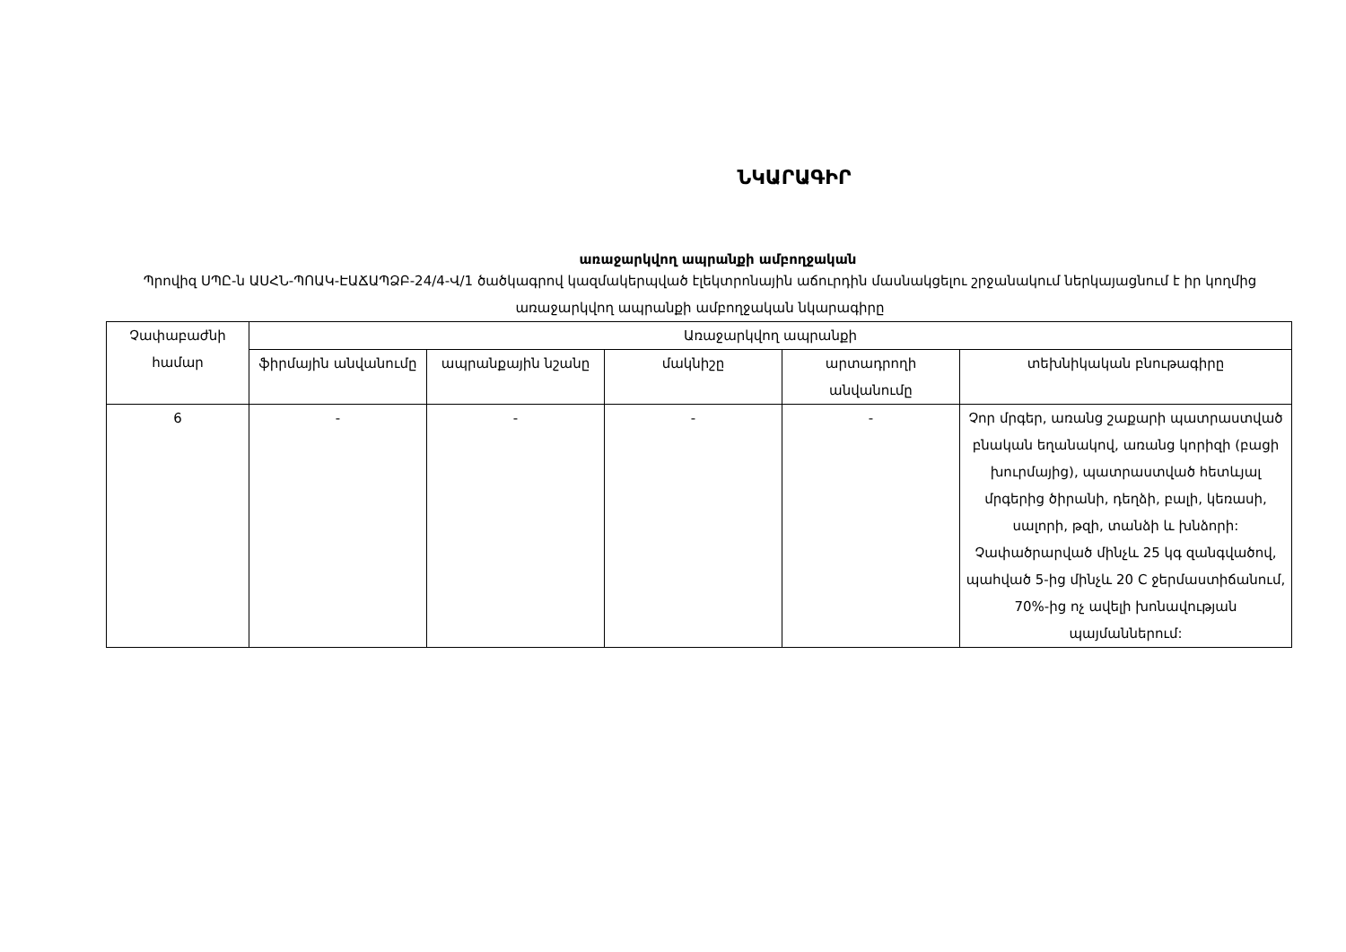ՆԿԱՐԱԳԻՐ
առաջարկվող ապրանքի ամբողջական
Պրովիզ ՍՊԸ-ն ԱՍՀՆ-ՊՈԱԿ-ԷԱՃԱՊՁԲ-24/4-Վ/1 ծածկագրով կազմակերպված էլեկտրոնային աճուրդին մասնակցելու շրջանակում ներկայացնում է իր կողմից առաջարկվող ապրանքի ամբողջական նկարագիրը
| Չափաբաժնի համար | Առաջարկվող ապրանքի | | | | |
| --- | --- | --- | --- | --- | --- |
| | ֆիրմային անվանումը | ապրանքային նշանը | մակնիշը | արտադրողի անվանումը | տեխնիկական բնութագիրը |
| 6 | - | - | - | - | Չոր մրգեր, առանց շաքարի պատրաստված բնական եղանակով, առանց կորիզի (բացի խուրմայից), պատրաստված հետևյալ մրգերից ծիրանի, դեղձի, բալի, կեռասի, սալորի, թզի, տանձի և խնձորի: Չափածրարված մինչև 25 կգ զանգվածով, պահված 5-ից մինչև 20 C ջերմաստիճանում, 70%-ից ոչ ավելի խոնավության պայմաններում: |